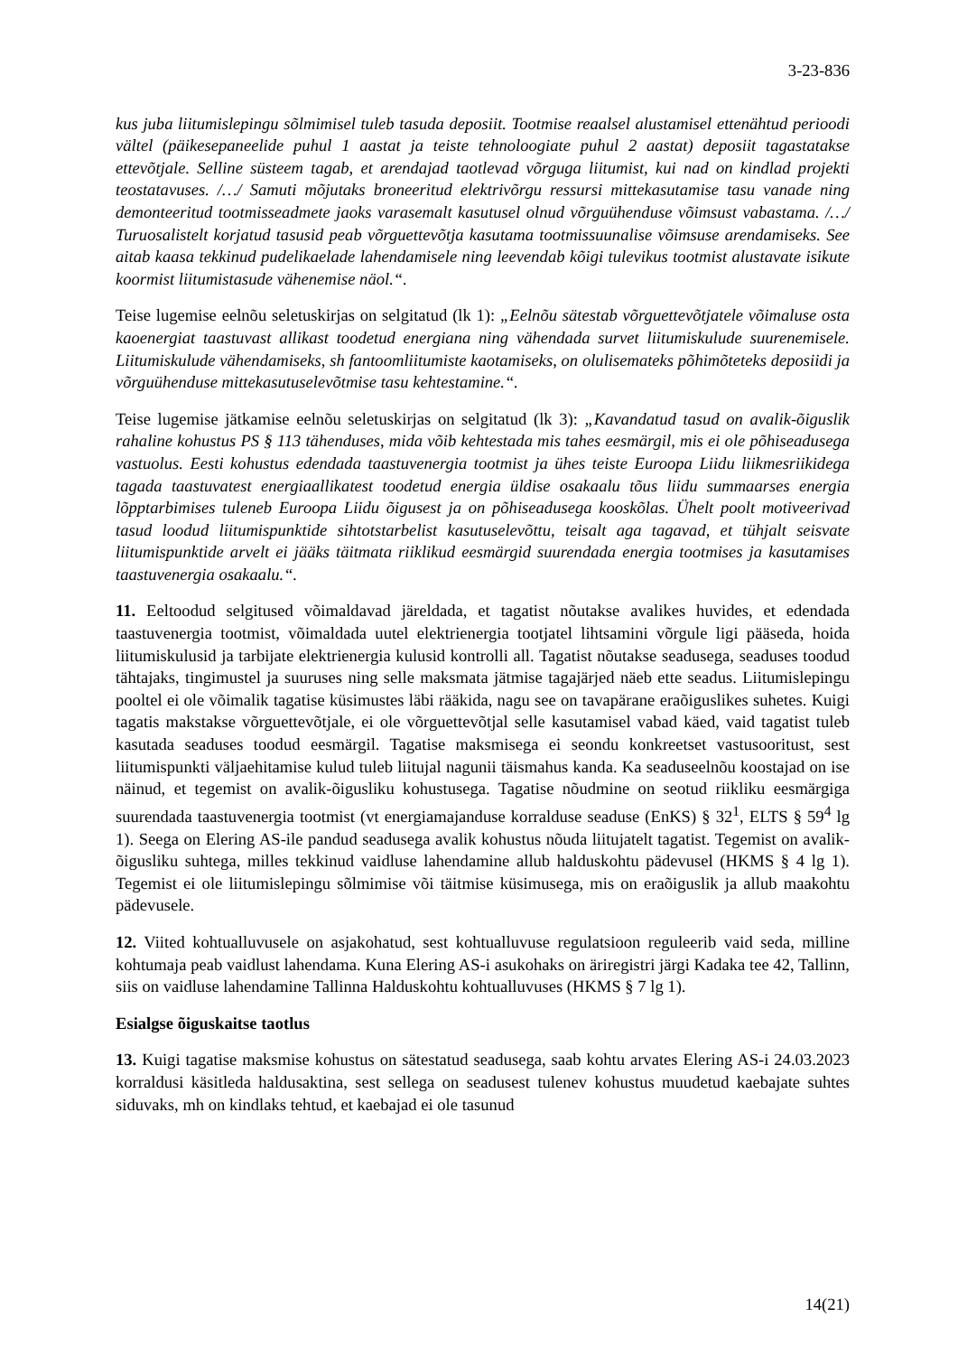3-23-836
kus juba liitumislepingu sõlmimisel tuleb tasuda deposiit. Tootmise reaalsel alustamisel ettenähtud perioodi vältel (päikesepaneelide puhul 1 aastat ja teiste tehnoloogiate puhul 2 aastat) deposiit tagastatakse ettevõtjale. Selline süsteem tagab, et arendajad taotlevad võrguga liitumist, kui nad on kindlad projekti teostatavuses. /…/ Samuti mõjutaks broneeritud elektrivõrgu ressursi mittekasutamise tasu vanade ning demonteeritud tootmisseadmete jaoks varasemalt kasutusel olnud võrguühenduse võimsust vabastama. /…/ Turuosalistelt korjatud tasusid peab võrguettevõtja kasutama tootmissuunalise võimsuse arendamiseks. See aitab kaasa tekkinud pudelikaelade lahendamisele ning leevendab kõigi tulevikus tootmist alustavate isikute koormist liitumistasude vähenemise näol.“.
Teise lugemise eelnõu seletuskirjas on selgitatud (lk 1): „Eelnõu sätestab võrguettevõtjatele võimaluse osta kaoenergiat taastuvast allikast toodetud energiana ning vähendada survet liitumiskulude suurenemisele. Liitumiskulude vähendamiseks, sh fantoomliitumiste kaotamiseks, on olulisemateks põhimõteteks deposiidi ja võrguühenduse mittekasutuselevõtmise tasu kehtestamine.“.
Teise lugemise jätkamise eelnõu seletuskirjas on selgitatud (lk 3): „Kavandatud tasud on avalik-õiguslik rahaline kohustus PS § 113 tähenduses, mida võib kehtestada mis tahes eesmärgil, mis ei ole põhiseadusega vastuolus. Eesti kohustus edendada taastuvenergia tootmist ja ühes teiste Euroopa Liidu liikmesriikidega tagada taastuvatest energiaallikatest toodetud energia üldise osakaalu tõus liidu summaarses energia lõpptarbimises tuleneb Euroopa Liidu õigusest ja on põhiseadusega kooskõlas. Ühelt poolt motiveerivad tasud loodud liitumispunktide sihtotstarbelist kasutuselevõttu, teisalt aga tagavad, et tühjalt seisvate liitumispunktide arvelt ei jääks täitmata riiklikud eesmärgid suurendada energia tootmises ja kasutamises taastuvenergia osakaalu.“.
11. Eeltoodud selgitused võimaldavad järeldada, et tagatist nõutakse avalikes huvides, et edendada taastuvenergia tootmist, võimaldada uutel elektrienergia tootjatel lihtsamini võrgule ligi pääseda, hoida liitumiskulusid ja tarbijate elektrienergia kulusid kontrolli all. Tagatist nõutakse seadusega, seaduses toodud tähtajaks, tingimustel ja suuruses ning selle maksmata jätmise tagajärjed näeb ette seadus. Liitumislepingu pooltel ei ole võimalik tagatise küsimustes läbi rääkida, nagu see on tavapärane eraõiguslikes suhetes. Kuigi tagatis makstakse võrguettevõtjale, ei ole võrguettevõtjal selle kasutamisel vabad käed, vaid tagatist tuleb kasutada seaduses toodud eesmärgil. Tagatise maksmisega ei seondu konkreetset vastusooritust, sest liitumispunkti väljaehitamise kulud tuleb liitujal nagunii täismahus kanda. Ka seaduseelnõu koostajad on ise näinud, et tegemist on avalik-õigusliku kohustusega. Tagatise nõudmine on seotud riikliku eesmärgiga suurendada taastuvenergia tootmist (vt energiamajanduse korralduse seaduse (EnKS) § 32<sup>1</sup>, ELTS § 59<sup>4</sup> lg 1). Seega on Elering AS-ile pandud seadusega avalik kohustus nõuda liitujatelt tagatist. Tegemist on avalik-õigusliku suhtega, milles tekkinud vaidluse lahendamine allub halduskohtu pädevusel (HKMS § 4 lg 1). Tegemist ei ole liitumislepingu sõlmimise või täitmise küsimusega, mis on eraõiguslik ja allub maakohtu pädevusele.
12. Viited kohtualluvusele on asjakohatud, sest kohtualluvuse regulatsioon reguleerib vaid seda, milline kohtumaja peab vaidlust lahendama. Kuna Elering AS-i asukohaks on äriregistri järgi Kadaka tee 42, Tallinn, siis on vaidluse lahendamine Tallinna Halduskohtu kohtualluvuses (HKMS § 7 lg 1).
Esialgse õiguskaitse taotlus
13. Kuigi tagatise maksmise kohustus on sätestatud seadusega, saab kohtu arvates Elering AS-i 24.03.2023 korraldusi käsitleda haldusaktina, sest sellega on seadusest tulenev kohustus muudetud kaebajate suhtes siduvaks, mh on kindlaks tehtud, et kaebajad ei ole tasunud
14(21)